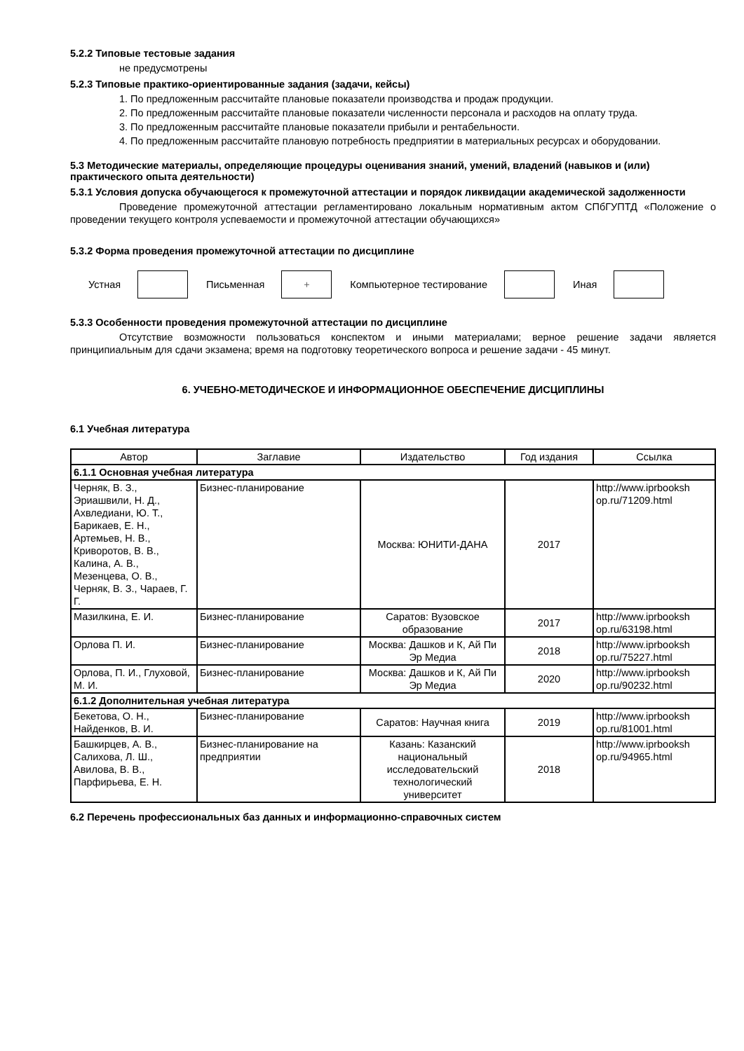5.2.2 Типовые тестовые задания
не предусмотрены
5.2.3 Типовые практико-ориентированные задания (задачи, кейсы)
1. По предложенным рассчитайте плановые показатели производства и продаж продукции.
2. По предложенным рассчитайте плановые показатели численности персонала и расходов на оплату труда.
3. По предложенным рассчитайте плановые показатели прибыли и рентабельности.
4. По предложенным рассчитайте плановую потребность предприятии в материальных ресурсах и оборудовании.
5.3 Методические материалы, определяющие процедуры оценивания знаний, умений, владений (навыков и (или) практического опыта деятельности)
5.3.1 Условия допуска обучающегося к промежуточной аттестации и порядок ликвидации академической задолженности
Проведение промежуточной аттестации регламентировано локальным нормативным актом СПбГУПТД «Положение о проведении текущего контроля успеваемости и промежуточной аттестации обучающихся»
5.3.2 Форма проведения промежуточной аттестации по дисциплине
Устная Письменная
+
Компьютерное тестирование Иная
5.3.3 Особенности проведения промежуточной аттестации по дисциплине
Отсутствие возможности пользоваться конспектом и иными материалами; верное решение задачи является принципиальным для сдачи экзамена; время на подготовку теоретического вопроса и решение задачи - 45 минут.
6. УЧЕБНО-МЕТОДИЧЕСКОЕ И ИНФОРМАЦИОННОЕ ОБЕСПЕЧЕНИЕ ДИСЦИПЛИНЫ
6.1 Учебная литература
| Автор | Заглавие | Издательство | Год издания | Ссылка |
| --- | --- | --- | --- | --- |
| 6.1.1 Основная учебная литература | | | | |
| Черняк, В. З., Эриашвили, Н. Д., Ахвледиани, Ю. Т., Барикаев, Е. Н., Артемьев, Н. В., Криворотов, В. В., Калина, А. В., Мезенцева, О. В., Черняк, В. З., Чараев, Г. Г. | Бизнес-планирование | Москва: ЮНИТИ-ДАНА | 2017 | http://www.iprbooksh op.ru/71209.html |
| Мазилкина, Е. И. | Бизнес-планирование | Саратов: Вузовское образование | 2017 | http://www.iprbooksh op.ru/63198.html |
| Орлова П. И. | Бизнес-планирование | Москва: Дашков и К, Ай Пи Эр Медиа | 2018 | http://www.iprbooksh op.ru/75227.html |
| Орлова, П. И., Глуховой, М. И. | Бизнес-планирование | Москва: Дашков и К, Ай Пи Эр Медиа | 2020 | http://www.iprbooksh op.ru/90232.html |
| 6.1.2 Дополнительная учебная литература | | | | |
| Бекетова, О. Н., Найденков, В. И. | Бизнес-планирование | Саратов: Научная книга | 2019 | http://www.iprbooksh op.ru/81001.html |
| Башкирцев, А. В., Салихова, Л. Ш., Авилова, В. В., Парфирьева, Е. Н. | Бизнес-планирование на предприятии | Казань: Казанский национальный исследовательский технологический университет | 2018 | http://www.iprbooksh op.ru/94965.html |
6.2 Перечень профессиональных баз данных и информационно-справочных систем